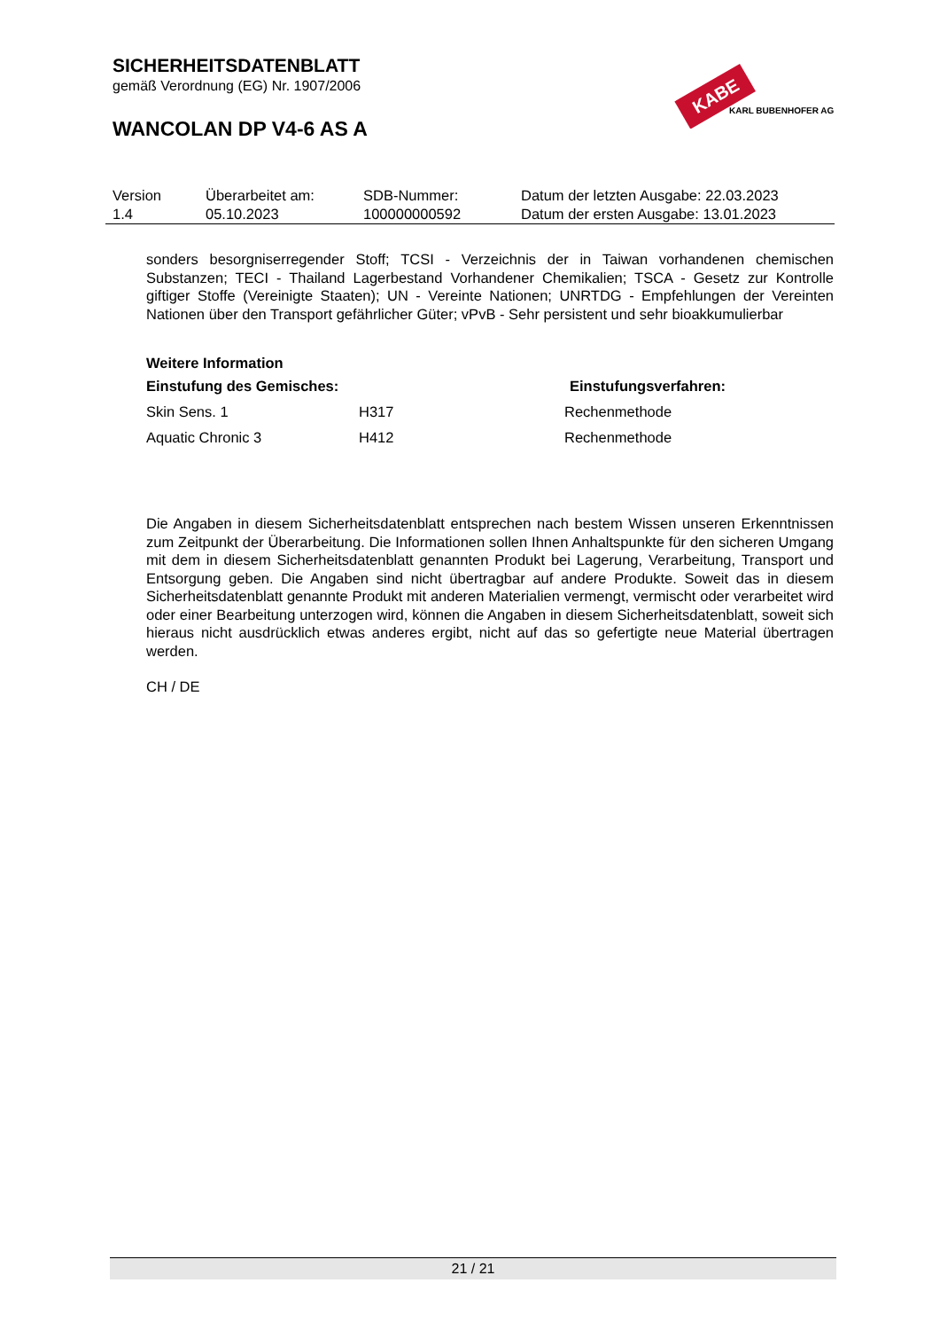SICHERHEITSDATENBLATT
gemäß Verordnung (EG) Nr. 1907/2006
WANCOLAN DP V4-6 AS A
KABE
KARL BUBENHOFER AG
| Version 1.4 | Überarbeitet am: 05.10.2023 | SDB-Nummer: 100000000592 | Datum der letzten Ausgabe: 22.03.2023 Datum der ersten Ausgabe: 13.01.2023 |
sonders besorgniserregender Stoff; TCSI - Verzeichnis der in Taiwan vorhandenen chemischen Substanzen; TECI - Thailand Lagerbestand Vorhandener Chemikalien; TSCA - Gesetz zur Kontrolle giftiger Stoffe (Vereinigte Staaten); UN - Vereinte Nationen; UNRTDG - Empfehlungen der Vereinten Nationen über den Transport gefährlicher Güter; vPvB - Sehr persistent und sehr bioakkumulierbar
Weitere Information
| Einstufung des Gemisches: | | Einstufungsverfahren: |
| --- | --- | --- |
| Skin Sens. 1 | H317 | Rechenmethode |
| Aquatic Chronic 3 | H412 | Rechenmethode |
Die Angaben in diesem Sicherheitsdatenblatt entsprechen nach bestem Wissen unseren Erkenntnissen zum Zeitpunkt der Überarbeitung. Die Informationen sollen Ihnen Anhaltspunkte für den sicheren Umgang mit dem in diesem Sicherheitsdatenblatt genannten Produkt bei Lagerung, Verarbeitung, Transport und Entsorgung geben. Die Angaben sind nicht übertragbar auf andere Produkte. Soweit das in diesem Sicherheitsdatenblatt genannte Produkt mit anderen Materialien vermengt, vermischt oder verarbeitet wird oder einer Bearbeitung unterzogen wird, können die Angaben in diesem Sicherheitsdatenblatt, soweit sich hieraus nicht ausdrücklich etwas anderes ergibt, nicht auf das so gefertigte neue Material übertragen werden.
CH / DE
21 / 21